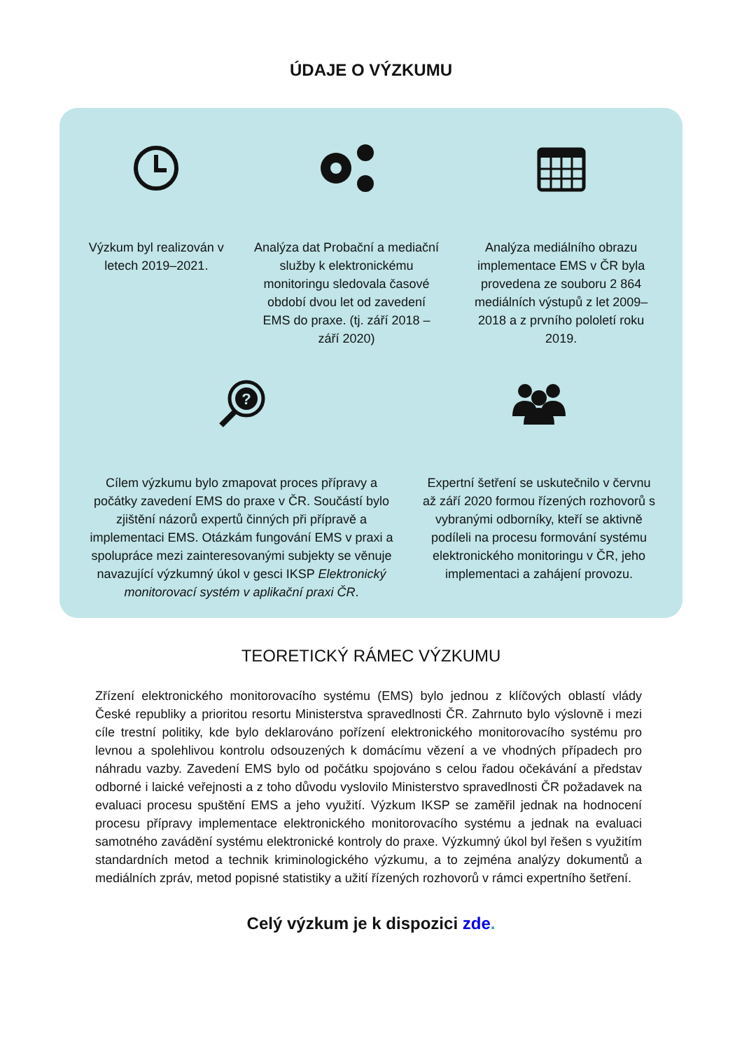ÚDAJE O VÝZKUMU
Výzkum byl realizován v letech 2019–2021.
Analýza dat Probační a mediační služby k elektronickému monitoringu sledovala časové období dvou let od zavedení EMS do praxe. (tj. září 2018 – září 2020)
Analýza mediálního obrazu implementace EMS v ČR byla provedena ze souboru 2 864 mediálních výstupů z let 2009–2018 a z prvního pololetí roku 2019.
?
Cílem výzkumu bylo zmapovat proces přípravy a počátky zavedení EMS do praxe v ČR. Součástí bylo zjištění názorů expertů činných při přípravě a implementaci EMS. Otázkám fungování EMS v praxi a spolupráce mezi zainteresovanými subjekty se věnuje navazující výzkumný úkol v gesci IKSP Elektronický monitorovací systém v aplikační praxi ČR.
Expertní šetření se uskutečnilo v červnu až září 2020 formou řízených rozhovorů s vybranými odborníky, kteří se aktivně podíleli na procesu formování systému elektronického monitoringu v ČR, jeho implementaci a zahájení provozu.
TEORETICKÝ RÁMEC VÝZKUMU
Zřízení elektronického monitorovacího systému (EMS) bylo jednou z klíčových oblastí vlády České republiky a prioritou resortu Ministerstva spravedlnosti ČR. Zahrnuto bylo výslovně i mezi cíle trestní politiky, kde bylo deklarováno pořízení elektronického monitorovacího systému pro levnou a spolehlivou kontrolu odsouzených k domácímu vězení a ve vhodných případech pro náhradu vazby. Zavedení EMS bylo od počátku spojováno s celou řadou očekávání a představ odborné i laické veřejnosti a z toho důvodu vyslovilo Ministerstvo spravedlnosti ČR požadavek na evaluaci procesu spuštění EMS a jeho využití. Výzkum IKSP se zaměřil jednak na hodnocení procesu přípravy implementace elektronického monitorovacího systému a jednak na evaluaci samotného zavádění systému elektronické kontroly do praxe. Výzkumný úkol byl řešen s využitím standardních metod a technik kriminologického výzkumu, a to zejména analýzy dokumentů a mediálních zpráv, metod popisné statistiky a užití řízených rozhovorů v rámci expertního šetření.
Celý výzkum je k dispozici zde.